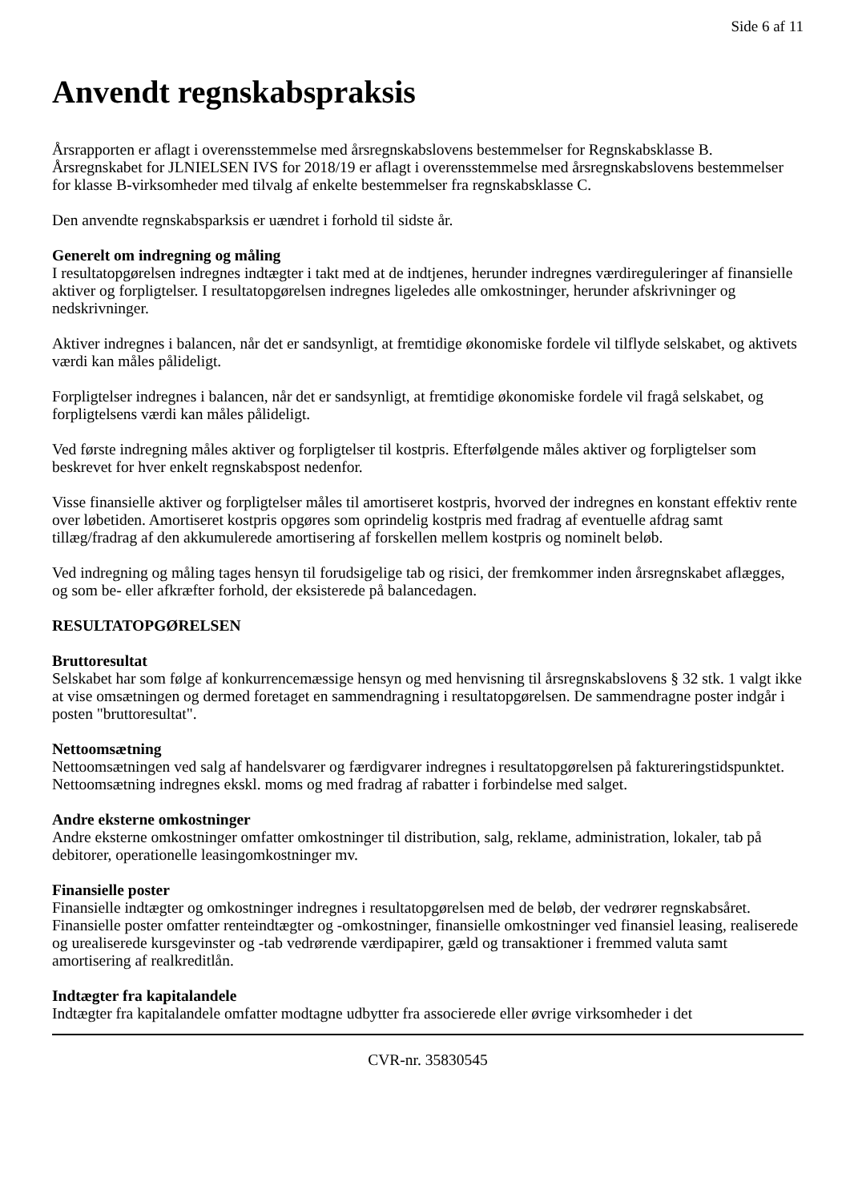Side 6 af 11
Anvendt regnskabspraksis
Årsrapporten er aflagt i overensstemmelse med årsregnskabslovens bestemmelser for Regnskabsklasse B. Årsregnskabet for JLNIELSEN IVS for 2018/19 er aflagt i overensstemmelse med årsregnskabslovens bestemmelser for klasse B-virksomheder med tilvalg af enkelte bestemmelser fra regnskabsklasse C.
Den anvendte regnskabsparksis er uændret i forhold til sidste år.
Generelt om indregning og måling
I resultatopgørelsen indregnes indtægter i takt med at de indtjenes, herunder indregnes værdireguleringer af finansielle aktiver og forpligtelser. I resultatopgørelsen indregnes ligeledes alle omkostninger, herunder afskrivninger og nedskrivninger.
Aktiver indregnes i balancen, når det er sandsynligt, at fremtidige økonomiske fordele vil tilflyde selskabet, og aktivets værdi kan måles pålideligt.
Forpligtelser indregnes i balancen, når det er sandsynligt, at fremtidige økonomiske fordele vil fragå selskabet, og forpligtelsens værdi kan måles pålideligt.
Ved første indregning måles aktiver og forpligtelser til kostpris. Efterfølgende måles aktiver og forpligtelser som beskrevet for hver enkelt regnskabspost nedenfor.
Visse finansielle aktiver og forpligtelser måles til amortiseret kostpris, hvorved der indregnes en konstant effektiv rente over løbetiden. Amortiseret kostpris opgøres som oprindelig kostpris med fradrag af eventuelle afdrag samt tillæg/fradrag af den akkumulerede amortisering af forskellen mellem kostpris og nominelt beløb.
Ved indregning og måling tages hensyn til forudsigelige tab og risici, der fremkommer inden årsregnskabet aflægges, og som be- eller afkræfter forhold, der eksisterede på balancedagen.
RESULTATOPGØRELSEN
Bruttoresultat
Selskabet har som følge af konkurrencemæssige hensyn og med henvisning til årsregnskabslovens § 32 stk. 1 valgt ikke at vise omsætningen og dermed foretaget en sammendragning i resultatopgørelsen. De sammendragne poster indgår i posten "bruttoresultat".
Nettoomsætning
Nettoomsætningen ved salg af handelsvarer og færdigvarer indregnes i resultatopgørelsen på faktureringstidspunktet. Nettoomsætning indregnes ekskl. moms og med fradrag af rabatter i forbindelse med salget.
Andre eksterne omkostninger
Andre eksterne omkostninger omfatter omkostninger til distribution, salg, reklame, administration, lokaler, tab på debitorer, operationelle leasingomkostninger mv.
Finansielle poster
Finansielle indtægter og omkostninger indregnes i resultatopgørelsen med de beløb, der vedrører regnskabsåret. Finansielle poster omfatter renteindtægter og -omkostninger, finansielle omkostninger ved finansiel leasing, realiserede og urealiserede kursgevinster og -tab vedrørende værdipapirer, gæld og transaktioner i fremmed valuta samt amortisering af realkreditlån.
Indtægter fra kapitalandele
Indtægter fra kapitalandele omfatter modtagne udbytter fra associerede eller øvrige virksomheder i det
CVR-nr. 35830545